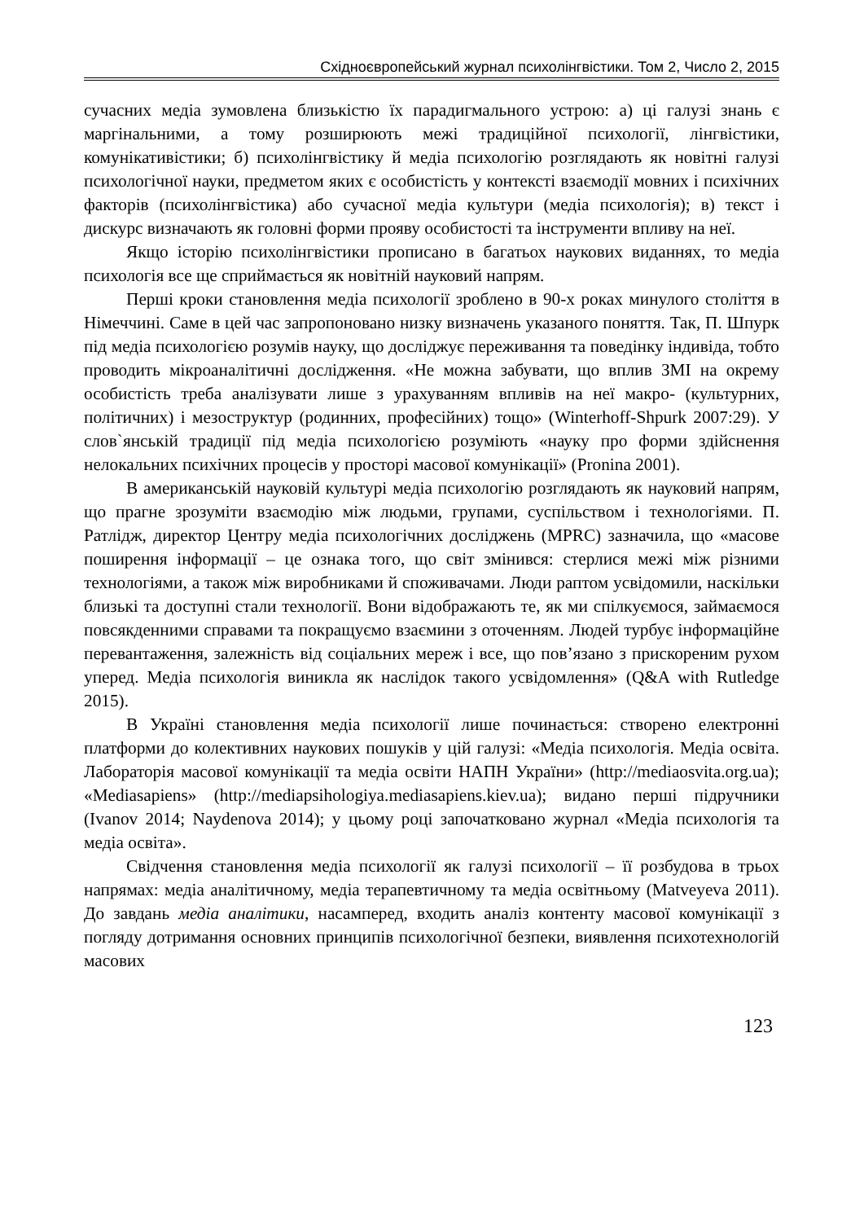Східноєвропейський журнал психолінгвістики. Том 2, Число 2, 2015
сучасних медіа зумовлена близькістю їх парадигмального устрою: а) ці галузі знань є маргінальними, а тому розширюють межі традиційної психології, лінгвістики, комунікативістики; б) психолінгвістику й медіа психологію розглядають як новітні галузі психологічної науки, предметом яких є особистість у контексті взаємодії мовних і психічних факторів (психолінгвістика) або сучасної медіа культури (медіа психологія); в) текст і дискурс визначають як головні форми прояву особистості та інструменти впливу на неї.
Якщо історію психолінгвістики прописано в багатьох наукових виданнях, то медіа психологія все ще сприймається як новітній науковий напрям.
Перші кроки становлення медіа психології зроблено в 90-х роках минулого століття в Німеччині. Саме в цей час запропоновано низку визначень указаного поняття. Так, П. Шпурк під медіа психологією розумів науку, що досліджує переживання та поведінку індивіда, тобто проводить мікроаналітичні дослідження. «Не можна забувати, що вплив ЗМІ на окрему особистість треба аналізувати лише з урахуванням впливів на неї макро- (культурних, політичних) і мезоструктур (родинних, професійних) тощо» (Winterhoff-Shpurk 2007:29). У слов`янській традиції під медіа психологією розуміють «науку про форми здійснення нелокальних психічних процесів у просторі масової комунікації» (Pronina 2001).
В американській науковій культурі медіа психологію розглядають як науковий напрям, що прагне зрозуміти взаємодію між людьми, групами, суспільством і технологіями. П. Ратлідж, директор Центру медіа психологічних досліджень (MPRC) зазначила, що «масове поширення інформації – це ознака того, що світ змінився: стерлися межі між різними технологіями, а також між виробниками й споживачами. Люди раптом усвідомили, наскільки близькі та доступні стали технології. Вони відображають те, як ми спілкуємося, займаємося повсякденними справами та покращуємо взаємини з оточенням. Людей турбує інформаційне перевантаження, залежність від соціальних мереж і все, що пов’язано з прискореним рухом уперед. Медіа психологія виникла як наслідок такого усвідомлення» (Q&A with Rutledge 2015).
В Україні становлення медіа психології лише починається: створено електронні платформи до колективних наукових пошуків у цій галузі: «Медіа психологія. Медіа освіта. Лабораторія масової комунікації та медіа освіти НАПН України» (http://mediaosvita.org.ua); «Mediasapiens» (http://mediapsihologiya.mediasapiens.kiev.ua); видано перші підручники (Ivanov 2014; Naydenova 2014); у цьому році започатковано журнал «Медіа психологія та медіа освіта».
Свідчення становлення медіа психології як галузі психології – її розбудова в трьох напрямах: медіа аналітичному, медіа терапевтичному та медіа освітньому (Matveyeva 2011). До завдань медіа аналітики, насамперед, входить аналіз контенту масової комунікації з погляду дотримання основних принципів психологічної безпеки, виявлення психотехнологій масових
123